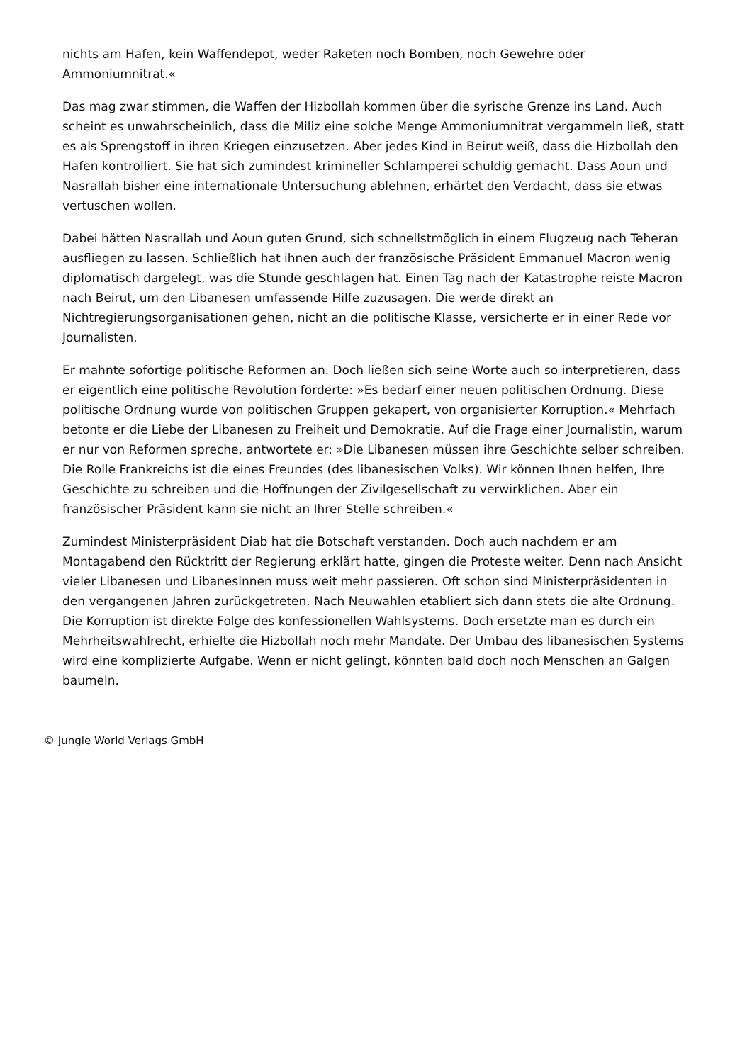nichts am Hafen, kein Waffendepot, weder Raketen noch Bomben, noch Gewehre oder Ammoniumnitrat.«
Das mag zwar stimmen, die Waffen der Hizbollah kommen über die syrische Grenze ins Land. Auch scheint es unwahrscheinlich, dass die Miliz eine solche Menge Ammoniumnitrat vergammeln ließ, statt es als Sprengstoff in ihren Kriegen einzusetzen. Aber jedes Kind in Beirut weiß, dass die Hizbollah den Hafen kontrolliert. Sie hat sich zumindest krimineller Schlamperei schuldig gemacht. Dass Aoun und Nasrallah bisher eine internationale Untersuchung ablehnen, erhärtet den Verdacht, dass sie etwas vertuschen wollen.
Dabei hätten Nasrallah und Aoun guten Grund, sich schnellstmöglich in einem Flugzeug nach Teheran ausfliegen zu lassen. Schließlich hat ihnen auch der französische Präsident Emmanuel Macron wenig diplomatisch dargelegt, was die Stunde geschlagen hat. Einen Tag nach der Katastrophe reiste Macron nach Beirut, um den Libanesen umfassende Hilfe zuzusagen. Die werde direkt an Nichtregierungsorganisationen gehen, nicht an die politische Klasse, versicherte er in einer Rede vor Journalisten.
Er mahnte sofortige politische Reformen an. Doch ließen sich seine Worte auch so interpretieren, dass er eigentlich eine politische Revolution forderte: »Es bedarf einer neuen politischen Ordnung. Diese politische Ordnung wurde von politischen Gruppen gekapert, von organisierter Korruption.« Mehrfach betonte er die Liebe der Libanesen zu Freiheit und Demokratie. Auf die Frage einer Journalistin, warum er nur von Reformen spreche, antwortete er: »Die Libanesen müssen ihre Geschichte selber schreiben. Die Rolle Frankreichs ist die eines Freundes (des libanesischen Volks). Wir können Ihnen helfen, Ihre Geschichte zu schreiben und die Hoffnungen der Zivilgesellschaft zu verwirklichen. Aber ein französischer Präsident kann sie nicht an Ihrer Stelle schreiben.«
Zumindest Ministerpräsident Diab hat die Botschaft verstanden. Doch auch nachdem er am Montagabend den Rücktritt der Regierung erklärt hatte, gingen die Proteste weiter. Denn nach Ansicht vieler Libanesen und Libanesinnen muss weit mehr passieren. Oft schon sind Ministerpräsidenten in den vergangenen Jahren zurückgetreten. Nach Neuwahlen etabliert sich dann stets die alte Ordnung. Die Korruption ist direkte Folge des konfessionellen Wahlsystems. Doch ersetzte man es durch ein Mehrheitswahlrecht, erhielte die Hizbollah noch mehr Mandate. Der Umbau des libanesischen Systems wird eine komplizierte Aufgabe. Wenn er nicht gelingt, könnten bald doch noch Menschen an Galgen baumeln.
© Jungle World Verlags GmbH